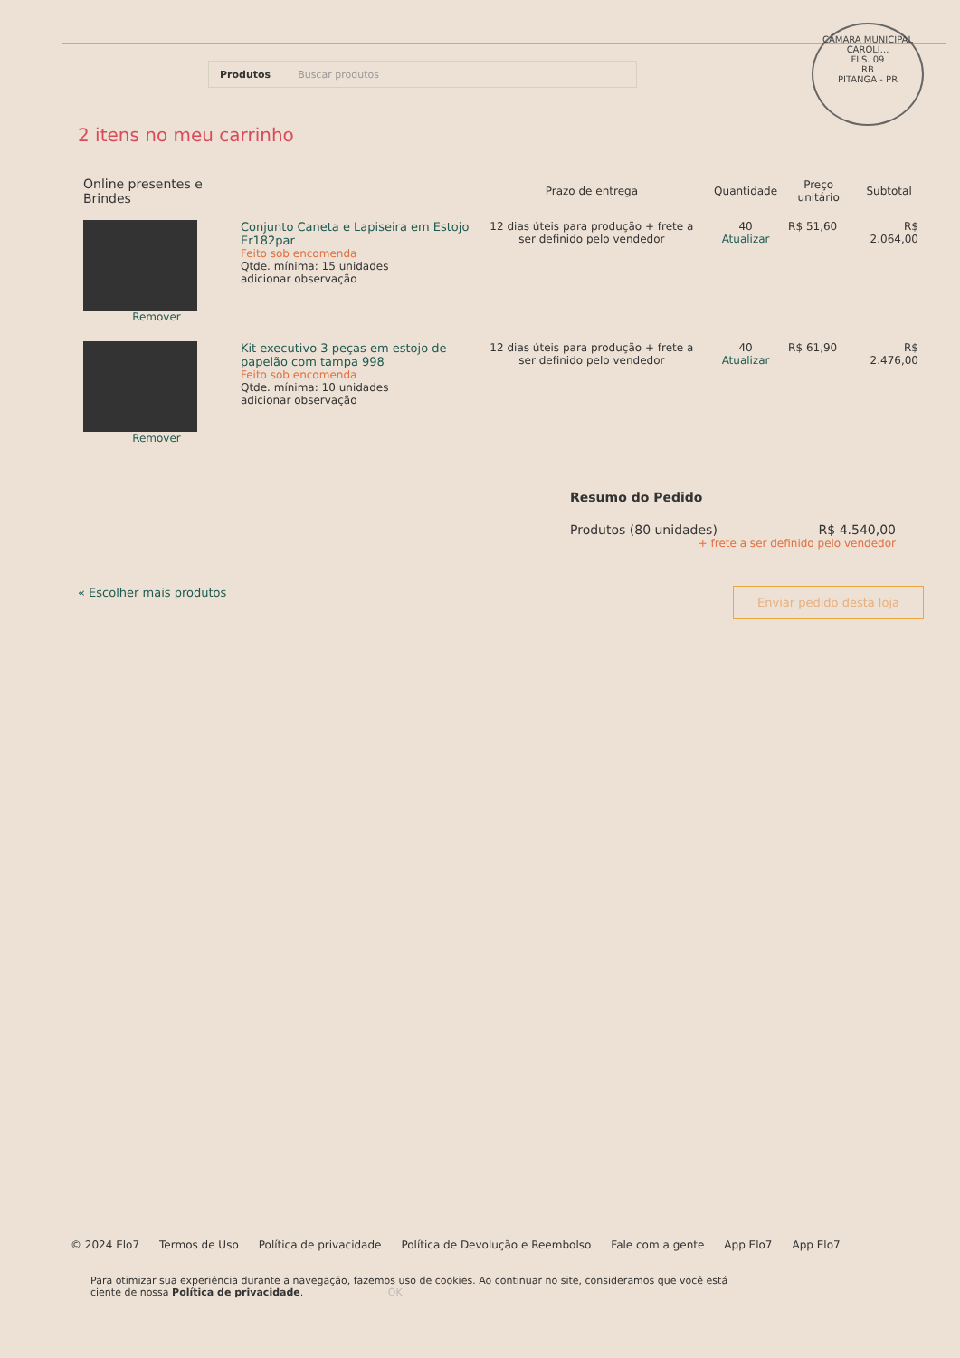Produtos Buscar produtos
CÂMARA MUNICIPAL
CAROLI...
FLS. 09
RB
PITANGA - PR
2 itens no meu carrinho
| Online presentes e Brindes | | Prazo de entrega | Quantidade | Preço unitário | Subtotal |
| --- | --- | --- | --- | --- | --- |
| Remover | Conjunto Caneta e Lapiseira em Estojo Er182par Feito sob encomenda Qtde. mínima: 15 unidades adicionar observação | 12 dias úteis para produção + frete a ser definido pelo vendedor | 40 Atualizar | R$ 51,60 | R$ 2.064,00 |
| Remover | Kit executivo 3 peças em estojo de papelão com tampa 998 Feito sob encomenda Qtde. mínima: 10 unidades adicionar observação | 12 dias úteis para produção + frete a ser definido pelo vendedor | 40 Atualizar | R$ 61,90 | R$ 2.476,00 |
Resumo do Pedido
Produtos (80 unidades) R$ 4.540,00
+ frete a ser definido pelo vendedor
« Escolher mais produtos Enviar pedido desta loja
© 2024 Elo7 Termos de Uso Política de privacidade Política de Devolução e Reembolso Fale com a gente App Elo7 App Elo7
Para otimizar sua experiência durante a navegação, fazemos uso de cookies. Ao continuar no site, consideramos que você está ciente de nossa Política de privacidade. OK